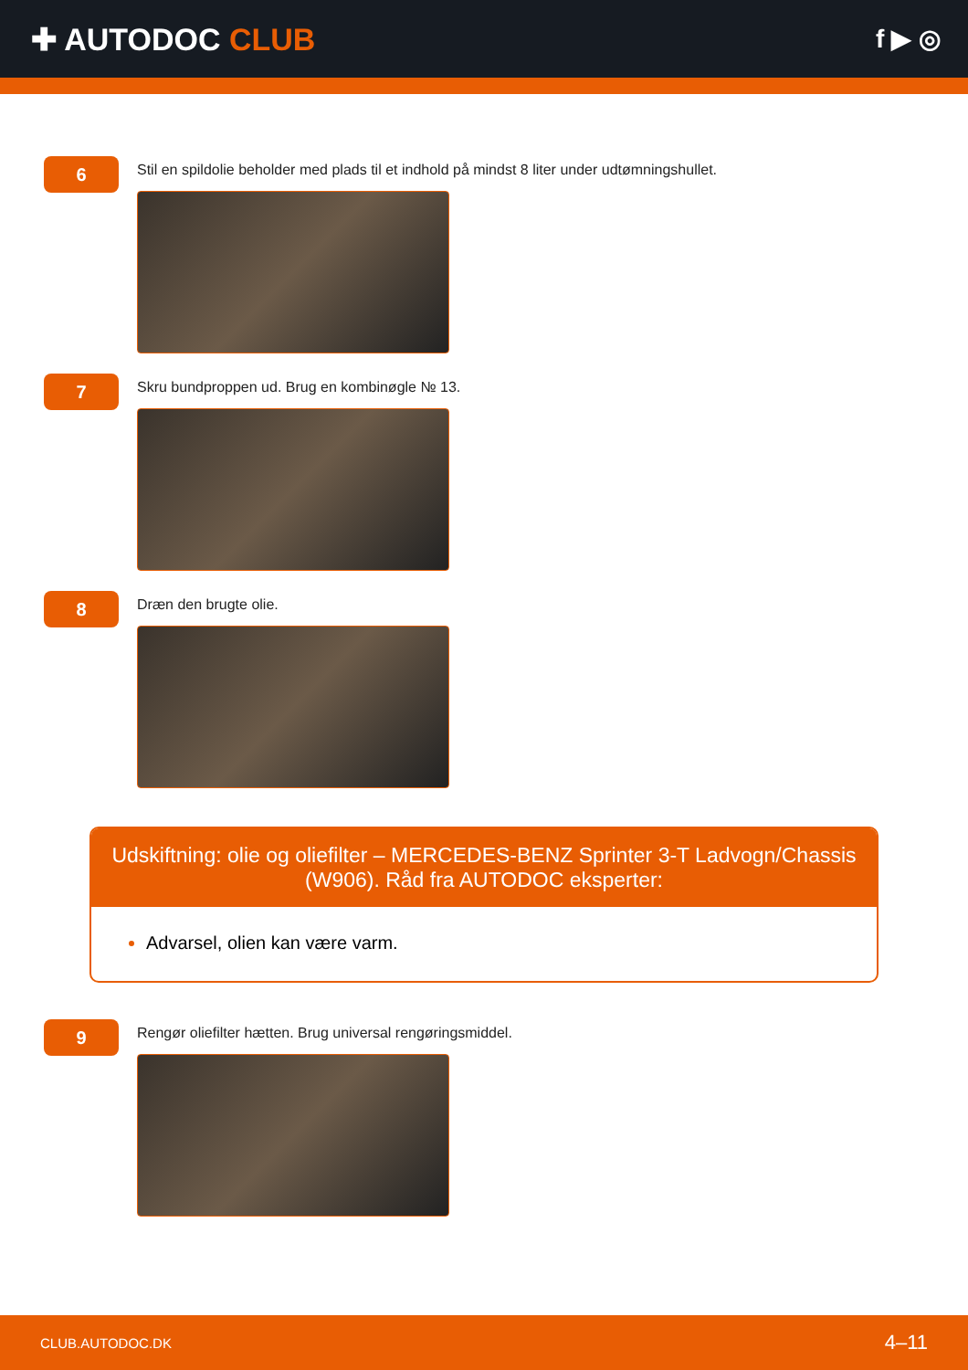✚ AUTODOC CLUB
f ▶ ◎
6
Stil en spildolie beholder med plads til et indhold på mindst 8 liter under udtømningshullet.
7
Skru bundproppen ud. Brug en kombinøgle № 13.
8
Dræn den brugte olie.
Udskiftning: olie og oliefilter – MERCEDES-BENZ Sprinter 3-T Ladvogn/Chassis (W906). Råd fra AUTODOC eksperter:
Advarsel, olien kan være varm.
9
Rengør oliefilter hætten. Brug universal rengøringsmiddel.
CLUB.AUTODOC.DK 4–11